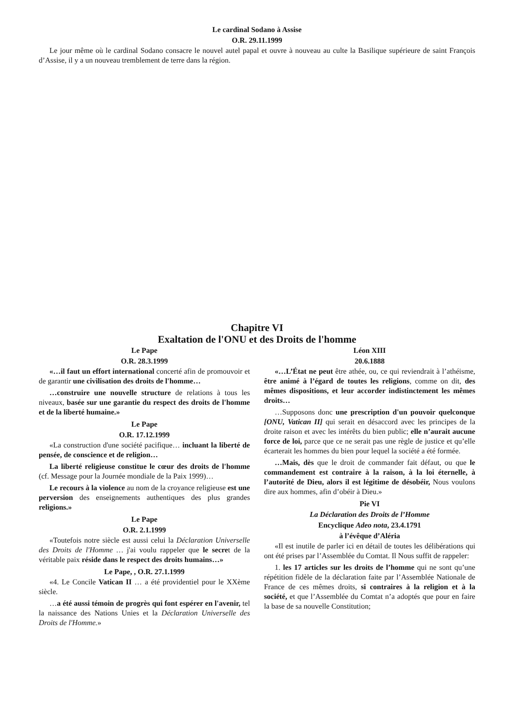Le cardinal Sodano à Assise
O.R. 29.11.1999
Le jour même où le cardinal Sodano consacre le nouvel autel papal et ouvre à nouveau au culte la Basilique supérieure de saint François d’Assise, il y a un nouveau tremblement de terre dans la région.
Chapitre VI
Exaltation de l'ONU et des Droits de l'homme
Le Pape
O.R. 28.3.1999
«…il faut un effort international concerté afin de promouvoir et de garantir une civilisation des droits de l'homme…
…construire une nouvelle structure de relations à tous les niveaux, basée sur une garantie du respect des droits de l'homme et de la liberté humaine.»
Le Pape
O.R. 17.12.1999
«La construction d'une société pacifique… incluant la liberté de pensée, de conscience et de religion…
La liberté religieuse constitue le cœur des droits de l'homme (cf. Message pour la Journée mondiale de la Paix 1999)…
Le recours à la violence au nom de la croyance religieuse est une perversion des enseignements authentiques des plus grandes religions.»
Le Pape
O.R. 2.1.1999
«Toutefois notre siècle est aussi celui la Déclaration Universelle des Droits de l'Homme … j'ai voulu rappeler que le secret de la véritable paix réside dans le respect des droits humains…»
Le Pape, , O.R. 27.1.1999
«4. Le Concile Vatican II … a été providentiel pour le XXème siècle.
…a été aussi témoin de progrès qui font espérer en l'avenir, tel la naissance des Nations Unies et la Déclaration Universelle des Droits de l'Homme.»
Léon XIII
20.6.1888
«…L’État ne peut être athée, ou, ce qui reviendrait à l’athéisme, être animé à l’égard de toutes les religions, comme on dit, des mêmes dispositions, et leur accorder indistinctement les mêmes droits…
…Supposons donc une prescription d'un pouvoir quelconque [ONU, Vatican II] qui serait en désaccord avec les principes de la droite raison et avec les intérêts du bien public; elle n’aurait aucune force de loi, parce que ce ne serait pas une règle de justice et qu’elle écarterait les hommes du bien pour lequel la société a été formée.
…Mais, dès que le droit de commander fait défaut, ou que le commandement est contraire à la raison, à la loi éternelle, à l’autorité de Dieu, alors il est légitime de désobéir, Nous voulons dire aux hommes, afin d’obéir à Dieu.»
Pie VI
La Déclaration des Droits de l’Homme
Encyclique Adeo nota, 23.4.1791
à l’évêque d’Aléria
«Il est inutile de parler ici en détail de toutes les délibérations qui ont été prises par l’Assemblée du Comtat. Il Nous suffit de rappeler:
1. les 17 articles sur les droits de l’homme qui ne sont qu’une répétition fidèle de la déclaration faite par l’Assemblée Nationale de France de ces mêmes droits, si contraires à la religion et à la société, et que l’Assemblée du Comtat n’a adoptés que pour en faire la base de sa nouvelle Constitution;